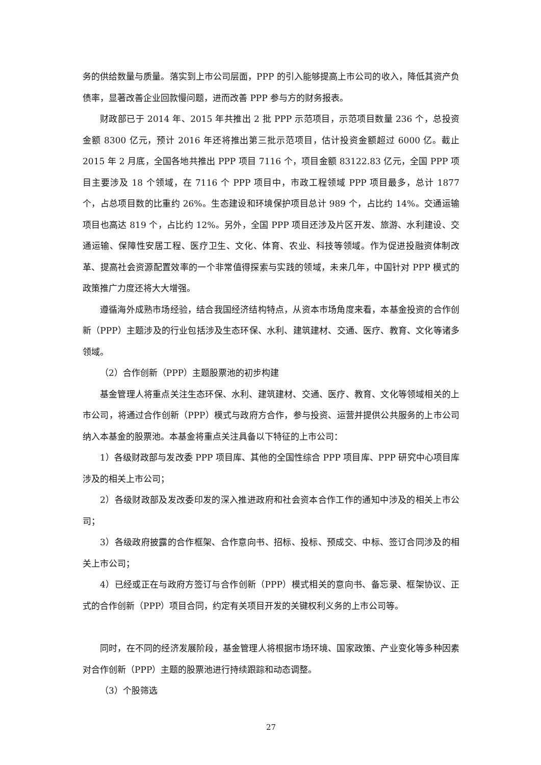务的供给数量与质量。落实到上市公司层面，PPP 的引入能够提高上市公司的收入，降低其资产负债率，显著改善企业回款慢问题，进而改善 PPP 参与方的财务报表。
财政部已于 2014 年、2015 年共推出 2 批 PPP 示范项目，示范项目数量 236 个，总投资金额 8300 亿元，预计 2016 年还将推出第三批示范项目，估计投资金额超过 6000 亿。截止 2015 年 2 月底，全国各地共推出 PPP 项目 7116 个，项目金额 83122.83 亿元，全国 PPP 项目主要涉及 18 个领域，在 7116 个 PPP 项目中，市政工程领域 PPP 项目最多，总计 1877 个，占总项目数的比重约 26%。生态建设和环境保护项目总计 989 个，占比约 14%。交通运输项目也高达 819 个，占比约 12%。另外，全国 PPP 项目还涉及片区开发、旅游、水利建设、交通运输、保障性安居工程、医疗卫生、文化、体育、农业、科技等领域。作为促进投融资体制改革、提高社会资源配置效率的一个非常值得探索与实践的领域，未来几年，中国针对 PPP 模式的政策推广力度还将大大增强。
遵循海外成熟市场经验，结合我国经济结构特点，从资本市场角度来看，本基金投资的合作创新（PPP）主题涉及的行业包括涉及生态环保、水利、建筑建材、交通、医疗、教育、文化等诸多领域。
（2）合作创新（PPP）主题股票池的初步构建
基金管理人将重点关注生态环保、水利、建筑建材、交通、医疗、教育、文化等领域相关的上市公司，将通过合作创新（PPP）模式与政府方合作，参与投资、运营并提供公共服务的上市公司纳入本基金的股票池。本基金将重点关注具备以下特征的上市公司：
1）各级财政部与发改委 PPP 项目库、其他的全国性综合 PPP 项目库、PPP 研究中心项目库涉及的相关上市公司；
2）各级财政部及发改委印发的深入推进政府和社会资本合作工作的通知中涉及的相关上市公司；
3）各级政府披露的合作框架、合作意向书、招标、投标、预成交、中标、签订合同涉及的相关上市公司；
4）已经或正在与政府方签订与合作创新（PPP）模式相关的意向书、备忘录、框架协议、正式的合作创新（PPP）项目合同，约定有关项目开发的关键权利义务的上市公司等。
同时，在不同的经济发展阶段，基金管理人将根据市场环境、国家政策、产业变化等多种因素对合作创新（PPP）主题的股票池进行持续跟踪和动态调整。
（3）个股筛选
27